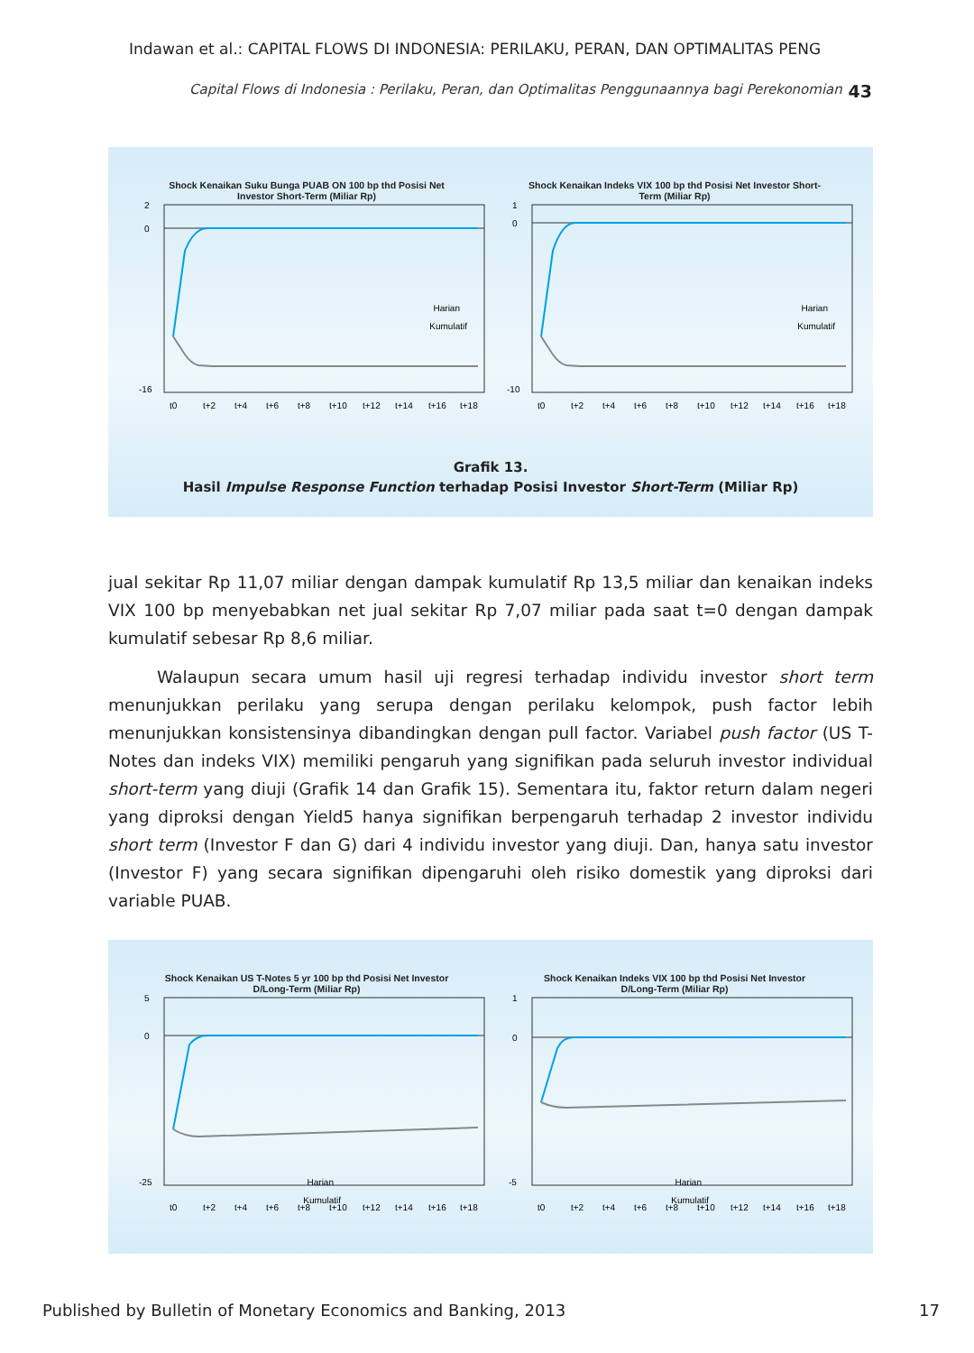Indawan et al.: CAPITAL FLOWS DI INDONESIA: PERILAKU, PERAN, DAN OPTIMALITAS PENG
Capital Flows di Indonesia : Perilaku, Peran, dan Optimalitas Penggunaannya bagi Perekonomian 43
Shock Kenaikan Suku Bunga PUAB ON 100 bp thd Posisi Net
Investor Short-Term (Miliar Rp)
2
0
-16
Harian
Kumulatif
t0
t+2
t+4
t+6
t+8
t+10
t+12
t+14
t+16
t+18
Shock Kenaikan Indeks VIX 100 bp thd Posisi Net Investor Short-
Term (Miliar Rp)
1
0
-10
Harian
Kumulatif
t0
t+2
t+4
t+6
t+8
t+10
t+12
t+14
t+16
t+18
Grafik 13.
Hasil Impulse Response Function terhadap Posisi Investor Short-Term (Miliar Rp)
jual sekitar Rp 11,07 miliar dengan dampak kumulatif Rp 13,5 miliar dan kenaikan indeks VIX 100 bp menyebabkan net jual sekitar Rp 7,07 miliar pada saat t=0 dengan dampak kumulatif sebesar Rp 8,6 miliar.
Walaupun secara umum hasil uji regresi terhadap individu investor short term menunjukkan perilaku yang serupa dengan perilaku kelompok, push factor lebih menunjukkan konsistensinya dibandingkan dengan pull factor. Variabel push factor (US T-Notes dan indeks VIX) memiliki pengaruh yang signifikan pada seluruh investor individual short-term yang diuji (Grafik 14 dan Grafik 15). Sementara itu, faktor return dalam negeri yang diproksi dengan Yield5 hanya signifikan berpengaruh terhadap 2 investor individu short term (Investor F dan G) dari 4 individu investor yang diuji. Dan, hanya satu investor (Investor F) yang secara signifikan dipengaruhi oleh risiko domestik yang diproksi dari variable PUAB.
Shock Kenaikan US T-Notes 5 yr 100 bp thd Posisi Net Investor
D/Long-Term (Miliar Rp)
5
0
-25
Harian
Kumulatif
t0
t+2
t+4
t+6
t+8
t+10
t+12
t+14
t+16
t+18
Shock Kenaikan Indeks VIX 100 bp thd Posisi Net Investor
D/Long-Term (Miliar Rp)
1
0
-5
Harian
Kumulatif
t0
t+2
t+4
t+6
t+8
t+10
t+12
t+14
t+16
t+18
Published by Bulletin of Monetary Economics and Banking, 2013 17